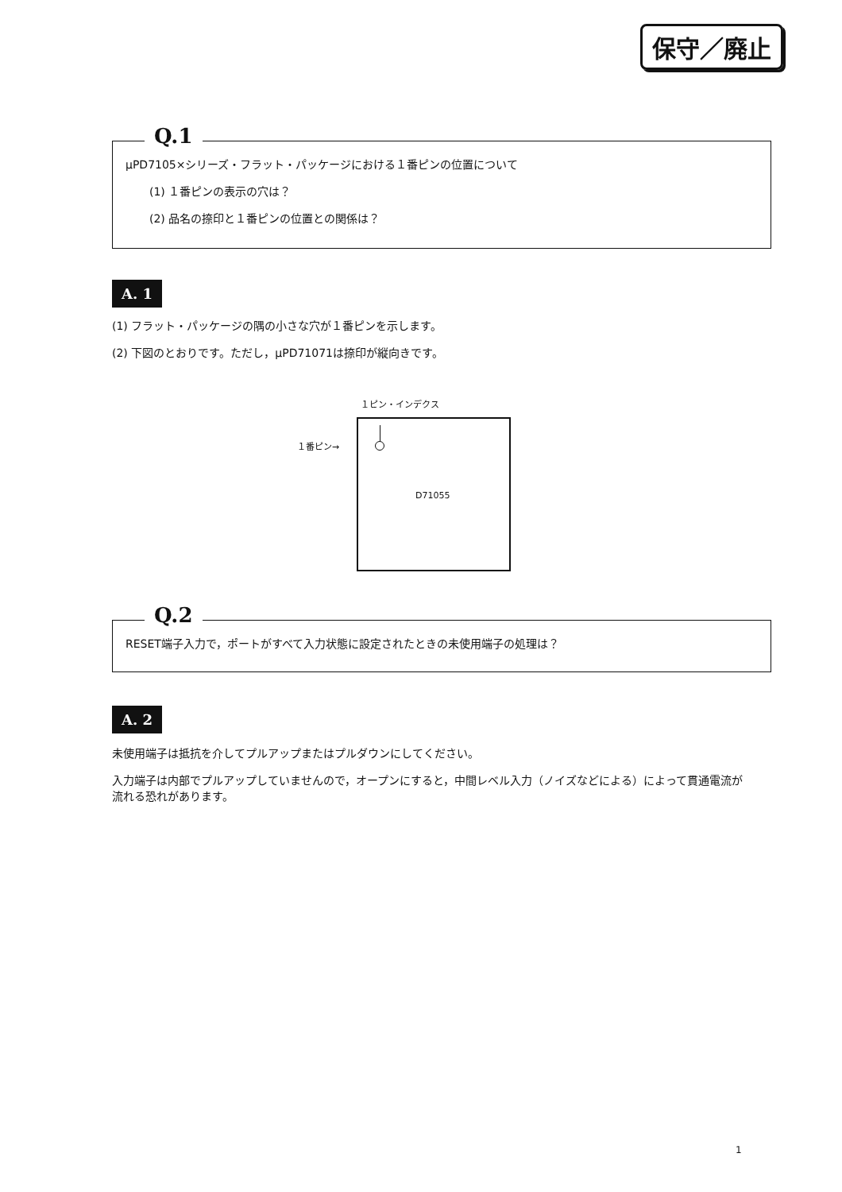保守／廃止
Q.1
μPD7105×シリーズ・フラット・パッケージにおける１番ピンの位置について
(1) １番ピンの表示の穴は？
(2) 品名の捺印と１番ピンの位置との関係は？
A. 1
(1) フラット・パッケージの隅の小さな穴が１番ピンを示します。
(2) 下図のとおりです。ただし，μPD71071は捺印が縦向きです。
１ピン・インデクス
１番ピン→
D71055
Q.2
RESET端子入力で，ポートがすべて入力状態に設定されたときの未使用端子の処理は？
A. 2
未使用端子は抵抗を介してプルアップまたはプルダウンにしてください。
入力端子は内部でプルアップしていませんので，オープンにすると，中間レベル入力（ノイズなどによる）によって貫通電流が流れる恐れがあります。
1